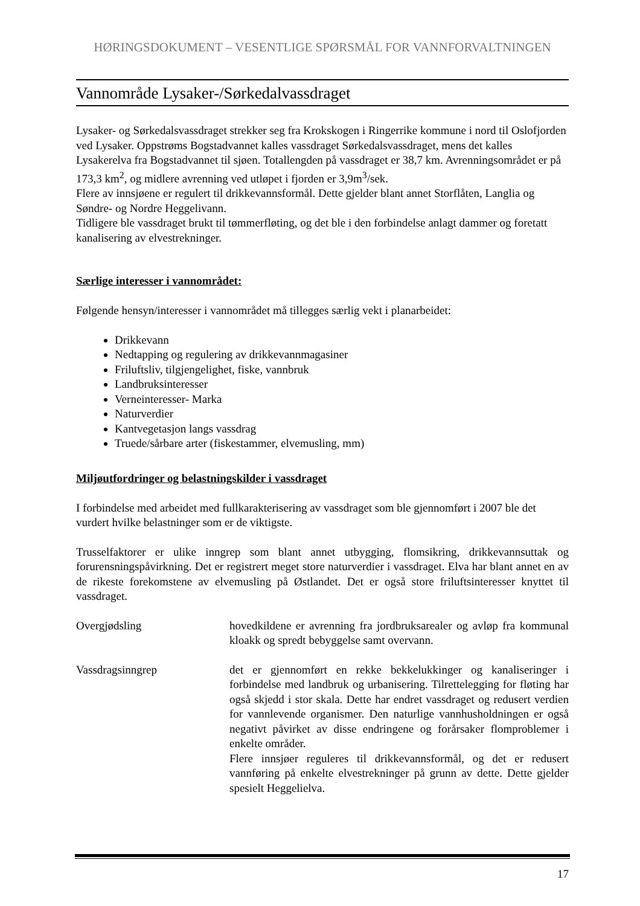HØRINGSDOKUMENT – VESENTLIGE SPØRSMÅL FOR VANNFORVALTNINGEN
Vannområde Lysaker-/Sørkedalvassdraget
Lysaker- og Sørkedalsvassdraget strekker seg fra Krokskogen i Ringerrike kommune i nord til Oslofjorden ved Lysaker. Oppstrøms Bogstadvannet kalles vassdraget Sørkedalsvassdraget, mens det kalles Lysakerelva fra Bogstadvannet til sjøen. Totallengden på vassdraget er 38,7 km. Avrenningsområdet er på 173,3 km<sup>2</sup>, og midlere avrenning ved utløpet i fjorden er 3,9m<sup>3</sup>/sek.
Flere av innsjøene er regulert til drikkevannsformål. Dette gjelder blant annet Storflåten, Langlia og Søndre- og Nordre Heggelivann.
Tidligere ble vassdraget brukt til tømmerfløting, og det ble i den forbindelse anlagt dammer og foretatt kanalisering av elvestrekninger.
Særlige interesser i vannområdet:
Følgende hensyn/interesser i vannområdet må tillegges særlig vekt i planarbeidet:
Drikkevann
Nedtapping og regulering av drikkevannmagasiner
Friluftsliv, tilgjengelighet, fiske, vannbruk
Landbruksinteresser
Verneinteresser- Marka
Naturverdier
Kantvegetasjon langs vassdrag
Truede/sårbare arter (fiskestammer, elvemusling, mm)
Miljøutfordringer og belastningskilder i vassdraget
I forbindelse med arbeidet med fullkarakterisering av vassdraget som ble gjennomført i 2007 ble det vurdert hvilke belastninger som er de viktigste.
Trusselfaktorer er ulike inngrep som blant annet utbygging, flomsikring, drikkevannsuttak og forurensningspåvirkning. Det er registrert meget store naturverdier i vassdraget. Elva har blant annet en av de rikeste forekomstene av elvemusling på Østlandet. Det er også store friluftsinteresser knyttet til vassdraget.
Overgjødsling hovedkildene er avrenning fra jordbruksarealer og avløp fra kommunal kloakk og spredt bebyggelse samt overvann.
Vassdragsinngrep det er gjennomført en rekke bekkelukkinger og kanaliseringer i forbindelse med landbruk og urbanisering. Tilrettelegging for fløting har også skjedd i stor skala. Dette har endret vassdraget og redusert verdien for vannlevende organismer. Den naturlige vannhusholdningen er også negativt påvirket av disse endringene og forårsaker flomproblemer i enkelte områder.
Flere innsjøer reguleres til drikkevannsformål, og det er redusert vannføring på enkelte elvestrekninger på grunn av dette. Dette gjelder spesielt Heggelielva.
17